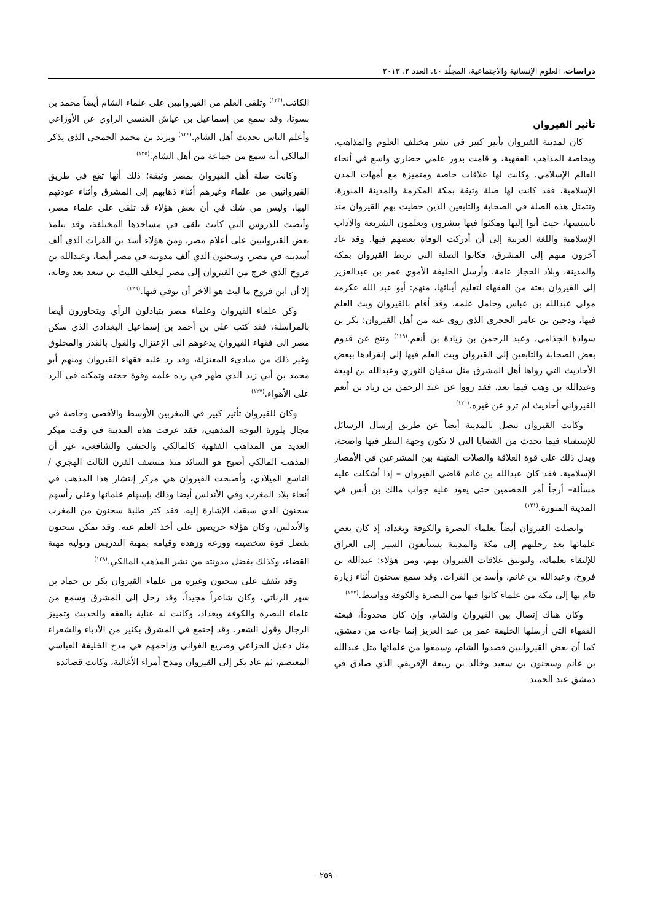دراسات، العلوم الإنسانية والاجتماعية، المجلّد ٤٠، العدد ٢، ٢٠١٣
تأثير القيروان
كان لمدينة القيروان تأثير كبير في نشر مختلف العلوم والمذاهب، وبخاصة المذاهب الفقهية، و قامت بدور علمي حضاري واسع في أنحاء العالم الإسلامي، وكانت لها علاقات خاصة ومتميزة مع أمهات المدن الإسلامية، فقد كانت لها صلة وثيقة بمكة المكرمة والمدينة المنورة، وتتمثل هذه الصلة في الصحابة والتابعين الذين حظيت بهم القيروان منذ تأسيسها، حيث أتوا إليها ومكثوا فيها ينشرون ويعلمون الشريعة والآداب الإسلامية واللغة العربية إلى أن أدركت الوفاة بعضهم فيها. وقد عاد آخرون منهم إلى المشرق، فكانوا الصلة التي تربط القيروان بمكة والمدينة، وبلاد الحجاز عامة. وأرسل الخليفة الأموي عمر بن عبدالعزيز إلى القيروان بعثة من الفقهاء لتعليم أبنائها، منهم: أبو عبد الله عكرمة مولى عبدالله بن عباس وحامل علمه، وقد أقام بالقيروان وبث العلم فيها، ودجين بن عامر الحجري الذي روى عنه من أهل القيروان: بكر بن سوادة الجذامي، وعبد الرحمن بن زيادة بن أنعم.<sup>(١١٩)</sup> ونتج عن قدوم بعض الصحابة والتابعين إلى القيروان وبث العلم فيها إلى إنفرادها ببعض الأحاديث التي رواها أهل المشرق مثل سفيان الثوري وعبدالله بن لهيعة وعبدالله بن وهب فيما بعد، فقد رووا عن عبد الرحمن بن زياد بن أنعم القيرواني أحاديث لم ترو عن غيره.<sup>(١٢٠)</sup>
وكانت القيروان تتصل بالمدينة أيضاً عن طريق إرسال الرسائل للإستفتاء فيما يحدث من القضايا التي لا تكون وجهة النظر فيها واضحة، ويدل ذلك على قوة العلاقة والصلات المتينة بين المشرعين في الأمصار الإسلامية. فقد كان عبدالله بن غانم قاضي القيروان – إذا أشكلت عليه مسألة– أرجأ أمر الخصمين حتى يعود عليه جواب مالك بن أنس في المدينة المنورة.<sup>(١٢١)</sup>
واتصلت القيروان أيضاً بعلماء البصرة والكوفة وبغداد، إذ كان بعض علمائها بعد رحلتهم إلى مكة والمدينة يستأنفون السير إلى العراق للإلتقاء بعلمائه، ولتوثيق علاقات القيروان بهم، ومن هؤلاء: عبدالله بن فروخ، وعبدالله بن غانم، وأسد بن الفرات. وقد سمع سحنون أثناء زيارة قام بها إلى مكة من علماء كانوا فيها من البصرة والكوفة وواسط.<sup>(١٢٢)</sup>
وكان هناك إتصال بين القيروان والشام، وإن كان محدوداً، فبعثة الفقهاء التي أرسلها الخليفة عمر بن عبد العزيز إنما جاءت من دمشق، كما أن بعض القيروانيين قصدوا الشام، وسمعوا من علمائها مثل عبدالله بن غانم وسحنون بن سعيد وخالد بن ربيعة الإفريقي الذي صادق في دمشق عبد الحميد
الكاتب.<sup>(١٢٣)</sup> وتلقى العلم من القيروانيين على علماء الشام أيضاً محمد بن بسوتا، وقد سمع من إسماعيل بن عياش العنسي الراوي عن الأوزاعي وأعلم الناس بحديث أهل الشام.<sup>(١٢٤)</sup> ويزيد بن محمد الجمحي الذي يذكر المالكي أنه سمع من جماعة من أهل الشام.<sup>(١٢٥)</sup>
وكانت صلة أهل القيروان بمصر وثيقة؛ ذلك أنها تقع في طريق القيروانيين من علماء وغيرهم أثناء ذهابهم إلى المشرق وأثناء عودتهم اليها، وليس من شك في أن بعض هؤلاء قد تلقى على علماء مصر، وأنصت للدروس التي كانت تلقى في مساجدها المختلفة، وقد تتلمذ بعض القيروانيين على أعلام مصر، ومن هؤلاء أسد بن الفرات الذي ألف أسديته في مصر، وسحنون الذي ألف مدونته في مصر أيضا، وعبدالله بن فروخ الذي خرج من القيروان إلى مصر ليخلف الليث بن سعد بعد وفاته، إلا أن ابن فروخ ما لبث هو الآخر أن توفي فيها.<sup>(١٢٦)</sup>
وكن علماء القيروان وعلماء مصر يتبادلون الرأي ويتحاورون أيضا بالمراسلة، فقد كتب علي بن أحمد بن إسماعيل البغدادي الذي سكن مصر الى فقهاء القيروان يدعوهم الى الإعتزال والقول بالقدر والمخلوق وغير ذلك من مباديء المعتزلة، وقد رد عليه فقهاء القيروان ومنهم أبو محمد بن أبي زيد الذي ظهر في رده علمه وقوة حجته وتمكنه في الرد على الأهواء.<sup>(١٢٧)</sup>
وكان للقيروان تأثير كبير في المغربين الأوسط والأقصى وخاصة في مجال بلورة التوجه المذهبي، فقد عرفت هذه المدينة في وقت مبكر العديد من المذاهب الفقهية كالمالكي والحنفي والشافعي، غير أن المذهب المالكي أصبح هو السائد منذ منتصف القرن الثالث الهجري /التاسع الميلادي، وأصبحت القيروان هي مركز إنتشار هذا المذهب في أنحاء بلاد المغرب وفي الأندلس أيضا وذلك بإسهام علمائها وعلى رأسهم سحنون الذي سبقت الإشارة إليه. فقد كثر طلبة سحنون من المغرب والأندلس، وكان هؤلاء حريصين على أخذ العلم عنه. وقد تمكن سحنون بفضل قوة شخصيته وورعه وزهده وقيامه بمهنة التدريس وتوليه مهنة القضاء، وكذلك بفضل مدونته من نشر المذهب المالكي.<sup>(١٢٨)</sup>
وقد تثقف على سحنون وغيره من علماء القيروان بكر بن حماد بن سهر الزناتي، وكان شاعراً مجيداً، وقد رحل إلى المشرق وسمع من علماء البصرة والكوفة وبغداد، وكانت له عناية بالفقه والحديث وتمييز الرجال وقول الشعر، وقد إجتمع في المشرق بكثير من الأدباء والشعراء مثل دعبل الخزاعي وصريع الغواني وزاحمهم في مدح الخليفة العباسي المعتصم، ثم عاد بكر إلى القيروان ومدح أمراء الأغالبة، وكانت قصائده
- ٢٥٩ -